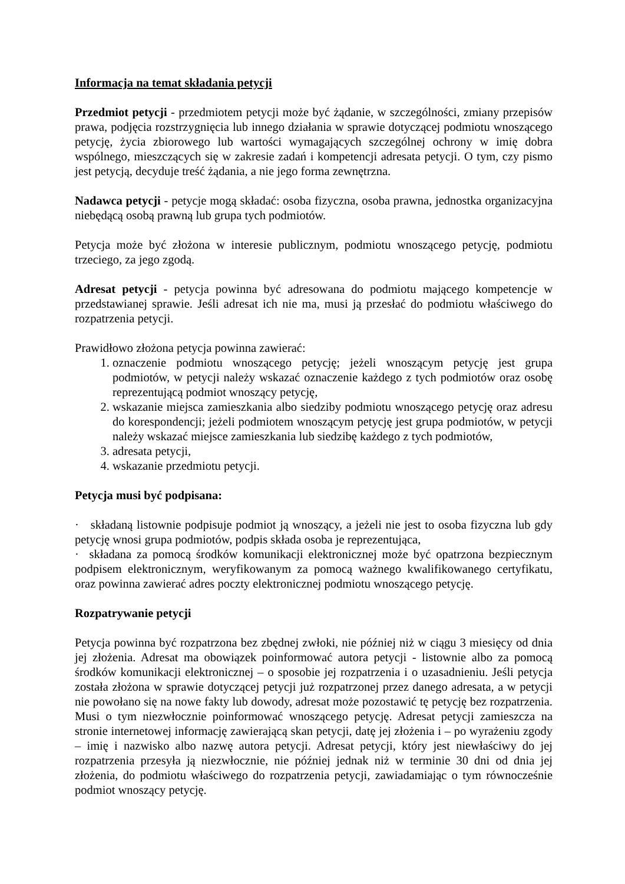Informacja na temat składania petycji
Przedmiot petycji - przedmiotem petycji może być żądanie, w szczególności, zmiany przepisów prawa, podjęcia rozstrzygnięcia lub innego działania w sprawie dotyczącej podmiotu wnoszącego petycję, życia zbiorowego lub wartości wymagających szczególnej ochrony w imię dobra wspólnego, mieszczących się w zakresie zadań i kompetencji adresata petycji. O tym, czy pismo jest petycją, decyduje treść żądania, a nie jego forma zewnętrzna.
Nadawca petycji - petycje mogą składać: osoba fizyczna, osoba prawna, jednostka organizacyjna niebędącą osobą prawną lub grupa tych podmiotów.
Petycja może być złożona w interesie publicznym, podmiotu wnoszącego petycję, podmiotu trzeciego, za jego zgodą.
Adresat petycji - petycja powinna być adresowana do podmiotu mającego kompetencje w przedstawianej sprawie. Jeśli adresat ich nie ma, musi ją przesłać do podmiotu właściwego do rozpatrzenia petycji.
Prawidłowo złożona petycja powinna zawierać:
1. oznaczenie podmiotu wnoszącego petycję; jeżeli wnoszącym petycję jest grupa podmiotów, w petycji należy wskazać oznaczenie każdego z tych podmiotów oraz osobę reprezentującą podmiot wnoszący petycję,
2. wskazanie miejsca zamieszkania albo siedziby podmiotu wnoszącego petycję oraz adresu do korespondencji; jeżeli podmiotem wnoszącym petycję jest grupa podmiotów, w petycji należy wskazać miejsce zamieszkania lub siedzibę każdego z tych podmiotów,
3. adresata petycji,
4. wskazanie przedmiotu petycji.
Petycja musi być podpisana:
· składaną listownie podpisuje podmiot ją wnoszący, a jeżeli nie jest to osoba fizyczna lub gdy petycję wnosi grupa podmiotów, podpis składa osoba je reprezentująca,
· składana za pomocą środków komunikacji elektronicznej może być opatrzona bezpiecznym podpisem elektronicznym, weryfikowanym za pomocą ważnego kwalifikowanego certyfikatu, oraz powinna zawierać adres poczty elektronicznej podmiotu wnoszącego petycję.
Rozpatrywanie petycji
Petycja powinna być rozpatrzona bez zbędnej zwłoki, nie później niż w ciągu 3 miesięcy od dnia jej złożenia. Adresat ma obowiązek poinformować autora petycji - listownie albo za pomocą środków komunikacji elektronicznej – o sposobie jej rozpatrzenia i o uzasadnieniu. Jeśli petycja została złożona w sprawie dotyczącej petycji już rozpatrzonej przez danego adresata, a w petycji nie powołano się na nowe fakty lub dowody, adresat może pozostawić tę petycję bez rozpatrzenia. Musi o tym niezwłocznie poinformować wnoszącego petycję. Adresat petycji zamieszcza na stronie internetowej informację zawierającą skan petycji, datę jej złożenia i – po wyrażeniu zgody – imię i nazwisko albo nazwę autora petycji. Adresat petycji, który jest niewłaściwy do jej rozpatrzenia przesyła ją niezwłocznie, nie później jednak niż w terminie 30 dni od dnia jej złożenia, do podmiotu właściwego do rozpatrzenia petycji, zawiadamiając o tym równocześnie podmiot wnoszący petycję.